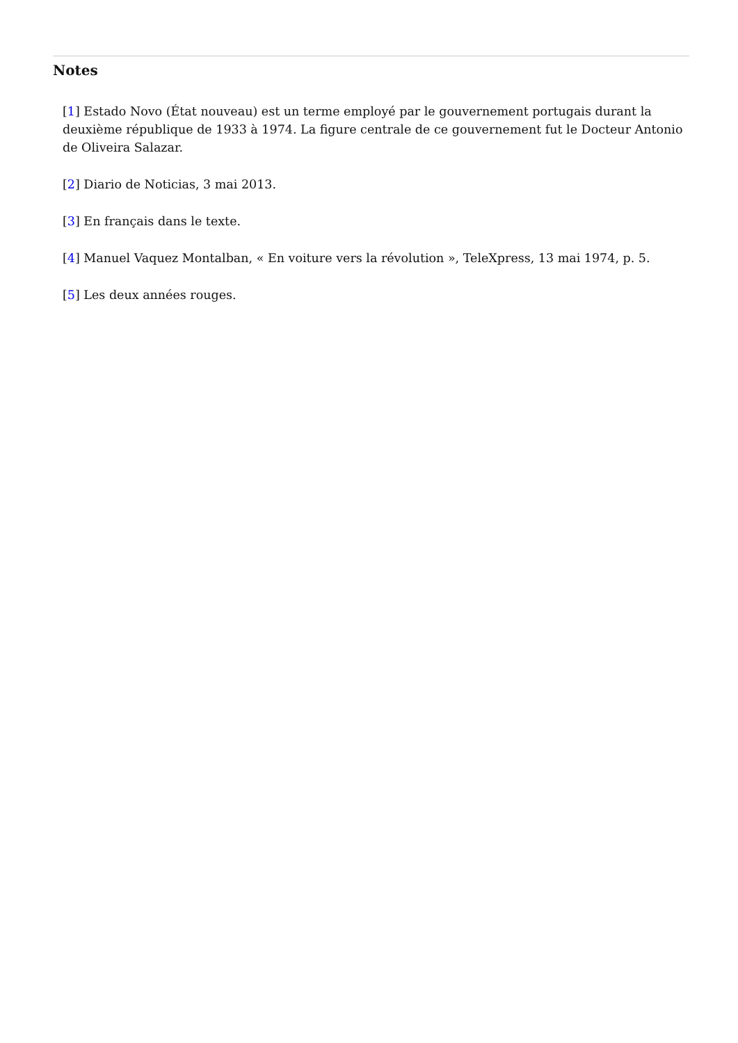Notes
[1] Estado Novo (État nouveau) est un terme employé par le gouvernement portugais durant la deuxième république de 1933 à 1974. La figure centrale de ce gouvernement fut le Docteur Antonio de Oliveira Salazar.
[2] Diario de Noticias, 3 mai 2013.
[3] En français dans le texte.
[4] Manuel Vaquez Montalban, « En voiture vers la révolution », TeleXpress, 13 mai 1974, p. 5.
[5] Les deux années rouges.